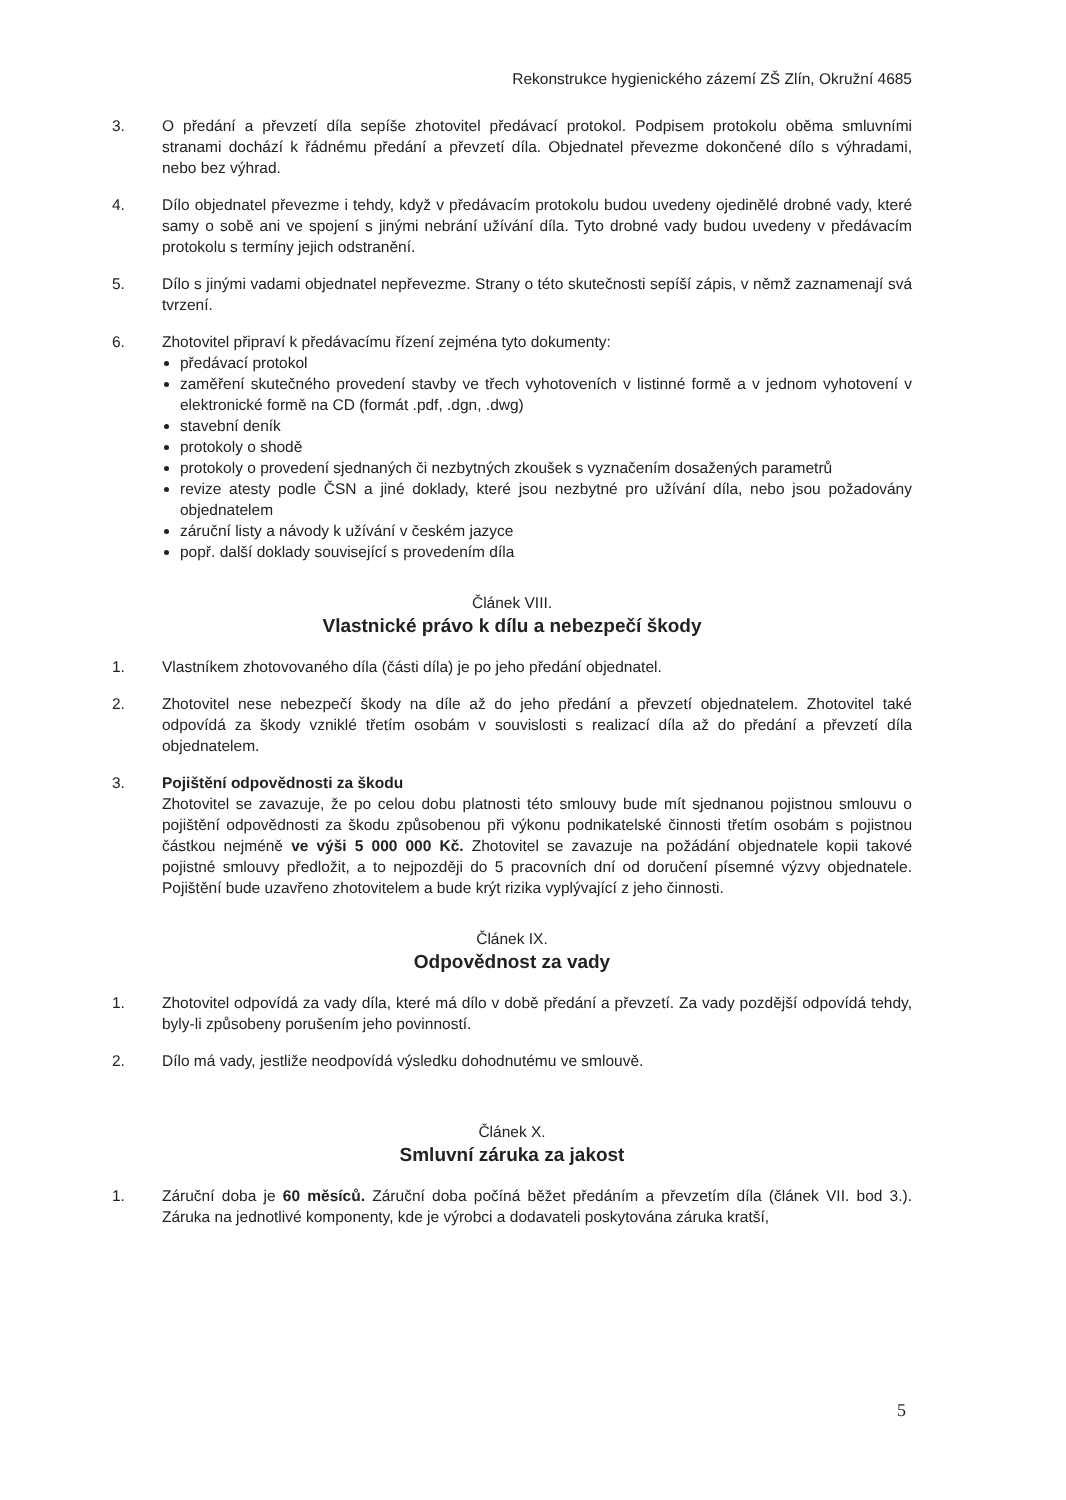Rekonstrukce hygienického zázemí ZŠ Zlín, Okružní 4685
3. O předání a převzetí díla sepíše zhotovitel předávací protokol. Podpisem protokolu oběma smluvními stranami dochází k řádnému předání a převzetí díla. Objednatel převezme dokončené dílo s výhradami, nebo bez výhrad.
4. Dílo objednatel převezme i tehdy, když v předávacím protokolu budou uvedeny ojedinělé drobné vady, které samy o sobě ani ve spojení s jinými nebrání užívání díla. Tyto drobné vady budou uvedeny v předávacím protokolu s termíny jejich odstranění.
5. Dílo s jinými vadami objednatel nepřevezme. Strany o této skutečnosti sepíší zápis, v němž zaznamenají svá tvrzení.
6. Zhotovitel připraví k předávacímu řízení zejména tyto dokumenty:
předávací protokol
zaměření skutečného provedení stavby ve třech vyhotoveních v listinné formě a v jednom vyhotovení v elektronické formě na CD (formát .pdf, .dgn, .dwg)
stavební deník
protokoly o shodě
protokoly o provedení sjednaných či nezbytných zkoušek s vyznačením dosažených parametrů
revize atesty podle ČSN a jiné doklady, které jsou nezbytné pro užívání díla, nebo jsou požadovány objednatelem
záruční listy a návody k užívání v českém jazyce
popř. další doklady související s provedením díla
Článek VIII.
Vlastnické právo k dílu a nebezpečí škody
1. Vlastníkem zhotovovaného díla (části díla) je po jeho předání objednatel.
2. Zhotovitel nese nebezpečí škody na díle až do jeho předání a převzetí objednatelem. Zhotovitel také odpovídá za škody vzniklé třetím osobám v souvislosti s realizací díla až do předání a převzetí díla objednatelem.
3. Pojištění odpovědnosti za škodu
Zhotovitel se zavazuje, že po celou dobu platnosti této smlouvy bude mít sjednanou pojistnou smlouvu o pojištění odpovědnosti za škodu způsobenou při výkonu podnikatelské činnosti třetím osobám s pojistnou částkou nejméně ve výši 5 000 000 Kč. Zhotovitel se zavazuje na požádání objednatele kopii takové pojistné smlouvy předložit, a to nejpozději do 5 pracovních dní od doručení písemné výzvy objednatele. Pojištění bude uzavřeno zhotovitelem a bude krýt rizika vyplývající z jeho činnosti.
Článek IX.
Odpovědnost za vady
1. Zhotovitel odpovídá za vady díla, které má dílo v době předání a převzetí. Za vady pozdější odpovídá tehdy, byly-li způsobeny porušením jeho povinností.
2. Dílo má vady, jestliže neodpovídá výsledku dohodnutému ve smlouvě.
Článek X.
Smluvní záruka za jakost
1. Záruční doba je 60 měsíců. Záruční doba počíná běžet předáním a převzetím díla (článek VII. bod 3.). Záruka na jednotlivé komponenty, kde je výrobci a dodavateli poskytována záruka kratší,
5